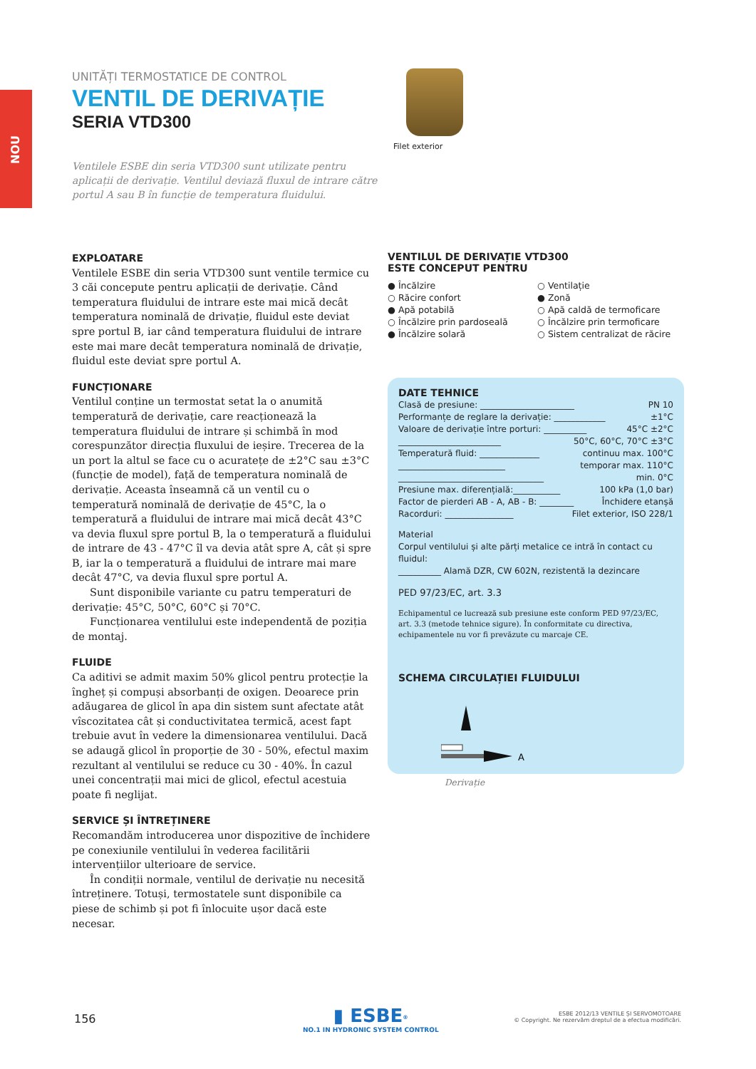NOU
UNITĂȚI TERMOSTATICE DE CONTROL
VENTIL DE DERIVAȚIE
SERIA VTD300
Ventilele ESBE din seria VTD300 sunt utilizate pentru aplicații de derivație. Ventilul deviază fluxul de intrare către portul A sau B în funcție de temperatura fluidului.
Filet exterior
EXPLOATARE
Ventilele ESBE din seria VTD300 sunt ventile termice cu 3 căi concepute pentru aplicații de derivație. Când temperatura fluidului de intrare este mai mică decât temperatura nominală de drivație, fluidul este deviat spre portul B, iar când temperatura fluidului de intrare este mai mare decât temperatura nominală de drivație, fluidul este deviat spre portul A.
FUNCȚIONARE
Ventilul conține un termostat setat la o anumită temperatură de derivație, care reacționează la temperatura fluidului de intrare și schimbă în mod corespunzător direcția fluxului de ieșire. Trecerea de la un port la altul se face cu o acuratețe de ±2°C sau ±3°C (funcție de model), față de temperatura nominală de derivație. Aceasta înseamnă că un ventil cu o temperatură nominală de derivație de 45°C, la o temperatură a fluidului de intrare mai mică decât 43°C va devia fluxul spre portul B, la o temperatură a fluidului de intrare de 43 - 47°C îl va devia atât spre A, cât și spre B, iar la o temperatură a fluidului de intrare mai mare decât 47°C, va devia fluxul spre portul A.
Sunt disponibile variante cu patru temperaturi de derivație: 45°C, 50°C, 60°C și 70°C.
Funcționarea ventilului este independentă de poziția de montaj.
FLUIDE
Ca aditivi se admit maxim 50% glicol pentru protecție la îngheț și compuși absorbanți de oxigen. Deoarece prin adăugarea de glicol în apa din sistem sunt afectate atât vîscozitatea cât și conductivitatea termică, acest fapt trebuie avut în vedere la dimensionarea ventilului. Dacă se adaugă glicol în proporție de 30 - 50%, efectul maxim rezultant al ventilului se reduce cu 30 - 40%. În cazul unei concentrații mai mici de glicol, efectul acestuia poate fi neglijat.
SERVICE ȘI ÎNTREȚINERE
Recomandăm introducerea unor dispozitive de închidere pe conexiunile ventilului în vederea facilitării intervențiilor ulterioare de service.
În condiții normale, ventilul de derivație nu necesită întreținere. Totuși, termostatele sunt disponibile ca piese de schimb și pot fi înlocuite ușor dacă este necesar.
VENTILUL DE DERIVAȚIE VTD300
ESTE CONCEPUT PENTRU
● Încălzire
○ Răcire confort
● Apă potabilă
○ Încălzire prin pardoseală
● Încălzire solară
○ Ventilație
● Zonă
○ Apă caldă de termoficare
○ Încălzire prin termoficare
○ Sistem centralizat de răcire
DATE TEHNICE
Clasă de presiune: ______________________ PN 10
Performanțe de reglare la derivație: ____________ ±1°C
Valoare de derivație între porturi: __________ 45°C ±2°C
________________________ 50°C, 60°C, 70°C ±3°C
Temperatură fluid: ______________ continuu max. 100°C
_________________________ temporar max. 110°C
__________________________________ min. 0°C
Presiune max. diferențială:___________ 100 kPa (1,0 bar)
Factor de pierderi AB - A, AB - B: ________ Închidere etanșă
Racorduri: ________________ Filet exterior, ISO 228/1
Material
Corpul ventilului și alte părți metalice ce intră în contact cu fluidul:
__________ Alamă DZR, CW 602N, rezistentă la dezincare
PED 97/23/EC, art. 3.3
Echipamentul ce lucrează sub presiune este conform PED 97/23/EC, art. 3.3 (metode tehnice sigure). În conformitate cu directiva, echipamentele nu vor fi prevăzute cu marcaje CE.
SCHEMA CIRCULAȚIEI FLUIDULUI
A
Derivație
156
▮ ESBE<sup>®</sup>
NO.1 IN HYDRONIC SYSTEM CONTROL
ESBE 2012/13 VENTILE ȘI SERVOMOTOARE
© Copyright. Ne rezervăm dreptul de a efectua modificări.